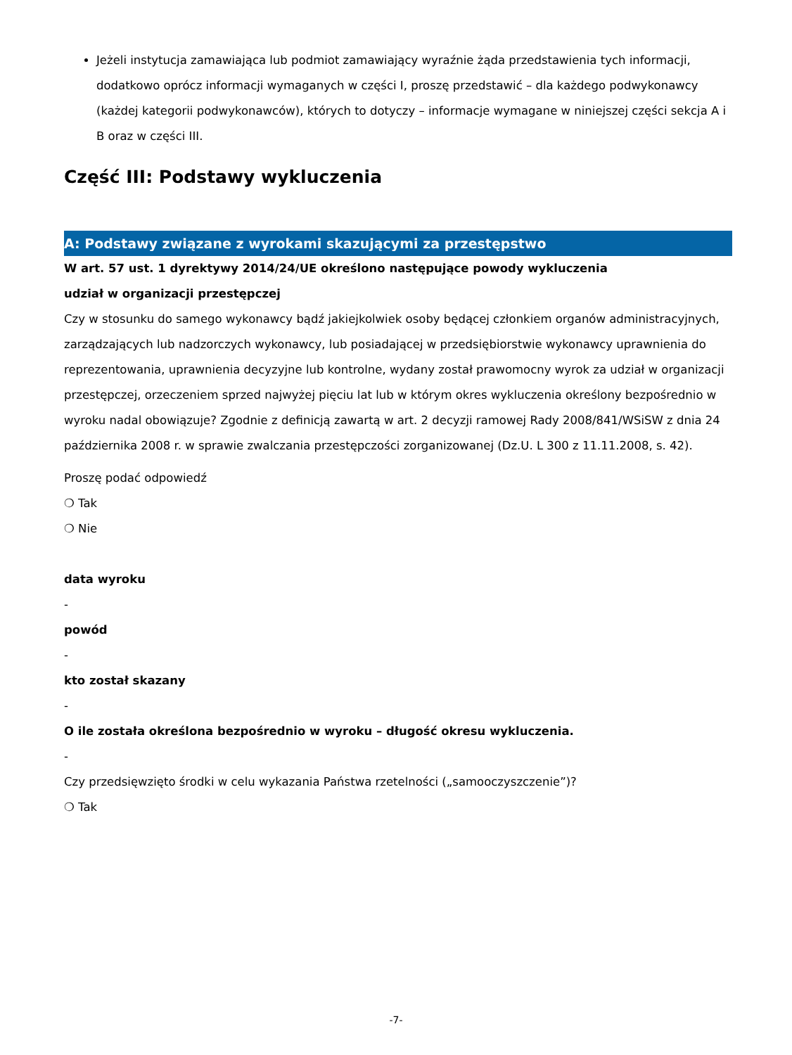Jeżeli instytucja zamawiająca lub podmiot zamawiający wyraźnie żąda przedstawienia tych informacji, dodatkowo oprócz informacji wymaganych w części I, proszę przedstawić – dla każdego podwykonawcy (każdej kategorii podwykonawców), których to dotyczy – informacje wymagane w niniejszej części sekcja A i B oraz w części III.
Część III: Podstawy wykluczenia
A: Podstawy związane z wyrokami skazującymi za przestępstwo
W art. 57 ust. 1 dyrektywy 2014/24/UE określono następujące powody wykluczenia
udział w organizacji przestępczej
Czy w stosunku do samego wykonawcy bądź jakiejkolwiek osoby będącej członkiem organów administracyjnych, zarządzających lub nadzorczych wykonawcy, lub posiadającej w przedsiębiorstwie wykonawcy uprawnienia do reprezentowania, uprawnienia decyzyjne lub kontrolne, wydany został prawomocny wyrok za udział w organizacji przestępczej, orzeczeniem sprzed najwyżej pięciu lat lub w którym okres wykluczenia określony bezpośrednio w wyroku nadal obowiązuje? Zgodnie z definicją zawartą w art. 2 decyzji ramowej Rady 2008/841/WSiSW z dnia 24 października 2008 r. w sprawie zwalczania przestępczości zorganizowanej (Dz.U. L 300 z 11.11.2008, s. 42).
Proszę podać odpowiedź
❍ Tak
❍ Nie
data wyroku
-
powód
-
kto został skazany
-
O ile została określona bezpośrednio w wyroku – długość okresu wykluczenia.
-
Czy przedsięwzięto środki w celu wykazania Państwa rzetelności („samooczyszczenie”)?
❍ Tak
-7-